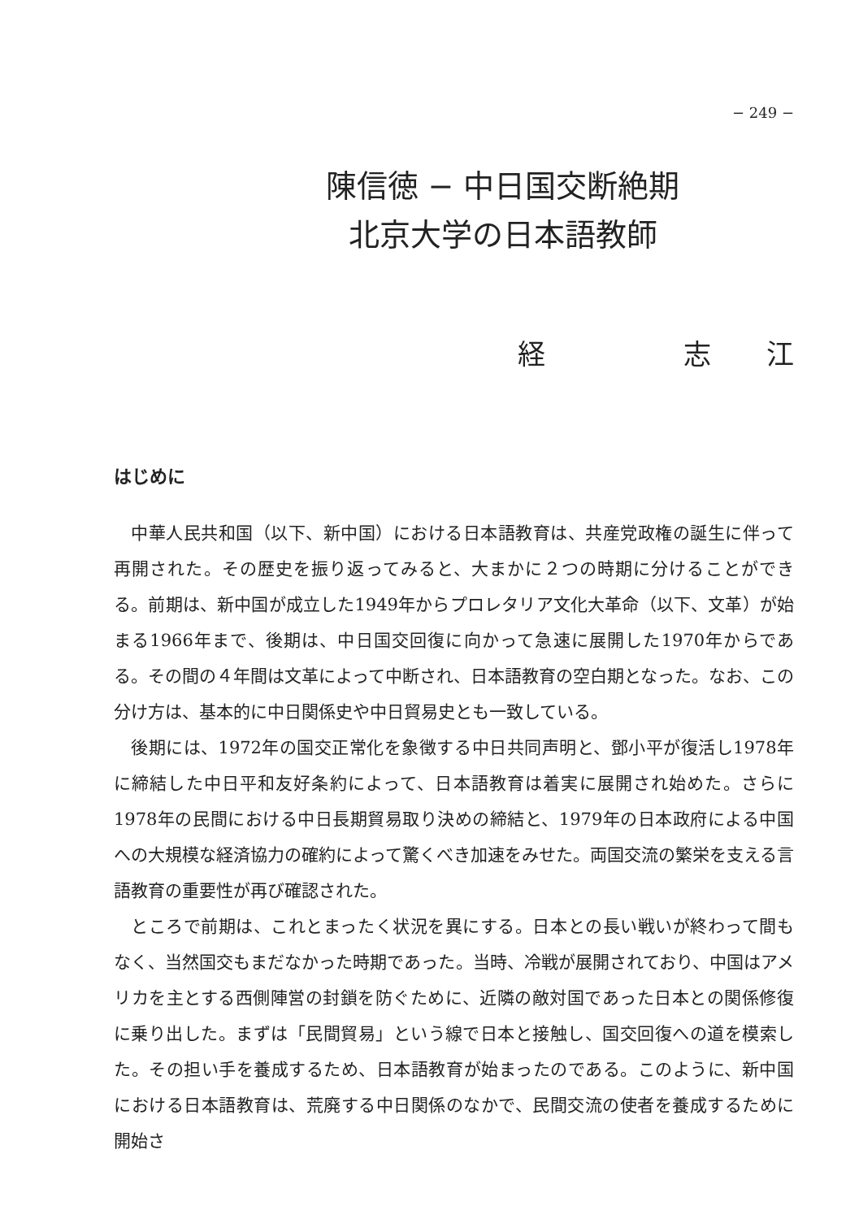− 249 −
陳信徳 − 中日国交断絶期
北京大学の日本語教師
経　　　　　志　　江
はじめに
中華人民共和国（以下、新中国）における日本語教育は、共産党政権の誕生に伴って再開された。その歴史を振り返ってみると、大まかに２つの時期に分けることができる。前期は、新中国が成立した1949年からプロレタリア文化大革命（以下、文革）が始まる1966年まで、後期は、中日国交回復に向かって急速に展開した1970年からである。その間の４年間は文革によって中断され、日本語教育の空白期となった。なお、この分け方は、基本的に中日関係史や中日貿易史とも一致している。
後期には、1972年の国交正常化を象徴する中日共同声明と、鄧小平が復活し1978年に締結した中日平和友好条約によって、日本語教育は着実に展開され始めた。さらに1978年の民間における中日長期貿易取り決めの締結と、1979年の日本政府による中国への大規模な経済協力の確約によって驚くべき加速をみせた。両国交流の繁栄を支える言語教育の重要性が再び確認された。
ところで前期は、これとまったく状況を異にする。日本との長い戦いが終わって間もなく、当然国交もまだなかった時期であった。当時、冷戦が展開されており、中国はアメリカを主とする西側陣営の封鎖を防ぐために、近隣の敵対国であった日本との関係修復に乗り出した。まずは「民間貿易」という線で日本と接触し、国交回復への道を模索した。その担い手を養成するため、日本語教育が始まったのである。このように、新中国における日本語教育は、荒廃する中日関係のなかで、民間交流の使者を養成するために開始さ